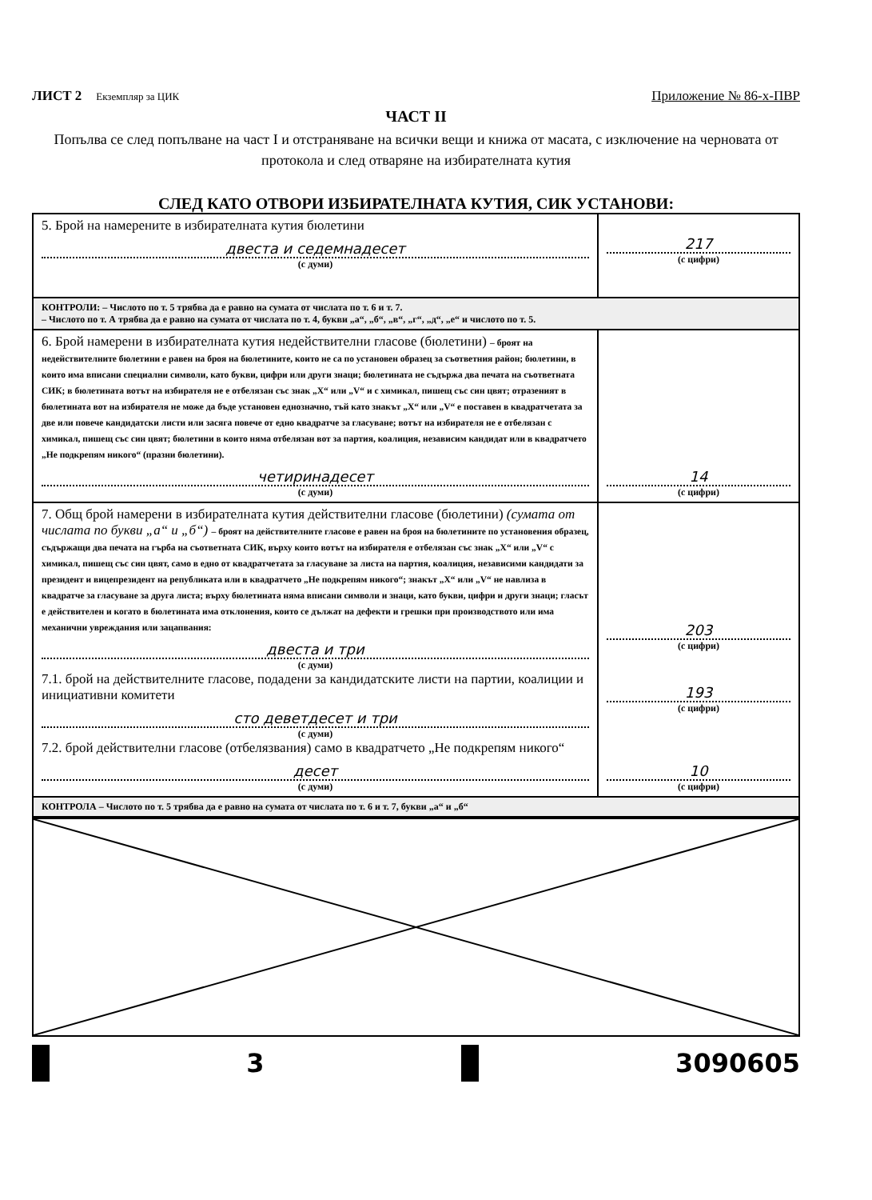ЛИСТ 2 Екземпляр за ЦИК
Приложение № 86-х-ПВР
ЧАСТ II
Попълва се след попълване на част I и отстраняване на всички вещи и книжа от масата, с изключение на черновата от протокола и след отваряне на избирателната кутия
СЛЕД КАТО ОТВОРИ ИЗБИРАТЕЛНАТА КУТИЯ, СИК УСТАНОВИ:
| 5. Брой на намерените в избирателната кутия бюлетини двеста и седемнадесет (с думи) | 217 (с цифри) |
| КОНТРОЛИ: – Числото по т. 5 трябва да е равно на сумата от числата по т. 6 и т. 7. – Числото по т. А трябва да е равно на сумата от числата по т. 4, букви „а“, „б“, „в“, „г“, „д“, „е“ и числото по т. 5. | |
| 6. Брой намерени в избирателната кутия недействителни гласове (бюлетини) – броят на недействителните бюлетини е равен на броя на бюлетините, които не са по установен образец за съответния район; бюлетини, в които има вписани специални символи, като букви, цифри или други знаци; бюлетината не съдържа два печата на съответната СИК; в бюлетината вотът на избирателя не е отбелязан със знак „X“ или „V“ и с химикал, пишещ със син цвят; отразеният в бюлетината вот на избирателя не може да бъде установен еднозначно, тъй като знакът „X“ или „V“ е поставен в квадратчетата за две или повече кандидатски листи или засяга повече от едно квадратче за гласуване; вотът на избирателя не е отбелязан с химикал, пишещ със син цвят; бюлетини в които няма отбелязан вот за партия, коалиция, независим кандидат или в квадратчето „Не подкрепям никого“ (празни бюлетини). четиринадесет (с думи) | 14 (с цифри) |
| 7. Общ брой намерени в избирателната кутия действителни гласове (бюлетини) (сумата от числата по букви „а“ и „б“) – броят на действителните гласове е равен на броя на бюлетините по установения образец, съдържащи два печата на гърба на съответната СИК, върху които вотът на избирателя е отбелязан със знак „X“ или „V“ с химикал, пишещ със син цвят, само в едно от квадратчетата за гласуване за листа на партия, коалиция, независими кандидати за президент и вицепрезидент на републиката или в квадратчето „Не подкрепям никого“; знакът „X“ или „V“ не навлиза в квадратче за гласуване за друга листа; върху бюлетината няма вписани символи и знаци, като букви, цифри и други знаци; гласът е действителен и когато в бюлетината има отклонения, които се дължат на дефекти и грешки при производството или има механични увреждания или зацапвания: двеста и три (с думи) 7.1. брой на действителните гласове, подадени за кандидатските листи на партии, коалиции и инициативни комитети сто деветдесет и три (с думи) 7.2. брой действителни гласове (отбелязвания) само в квадратчето „Не подкрепям никого“ десет (с думи) | 203 (с цифри) 193 (с цифри) 10 (с цифри) |
| КОНТРОЛА – Числото по т. 5 трябва да е равно на сумата от числата по т. 6 и т. 7, букви „а“ и „б“ | |
3 3090605